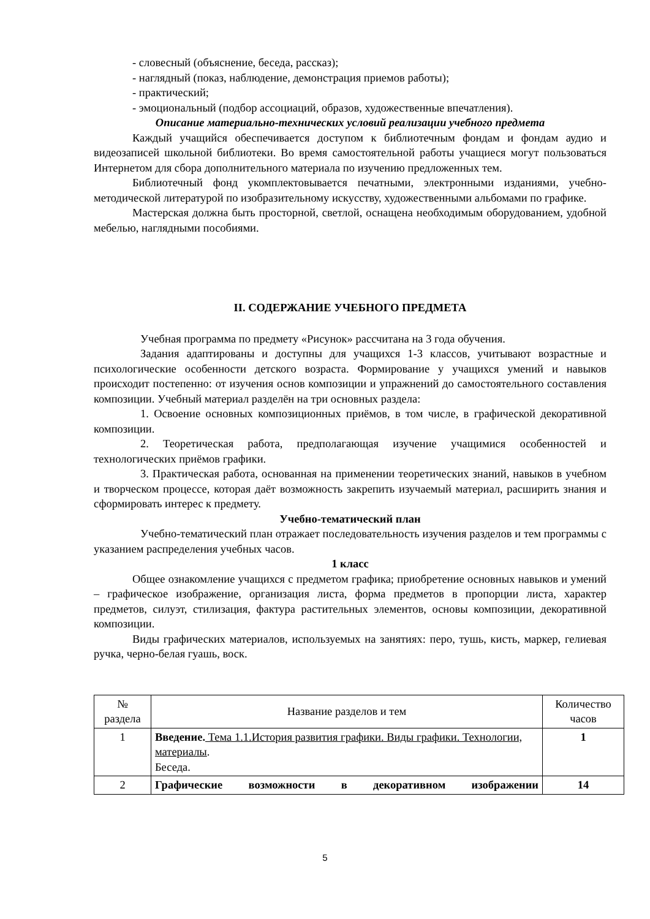- словесный (объяснение, беседа, рассказ);
- наглядный (показ, наблюдение, демонстрация приемов работы);
- практический;
- эмоциональный (подбор ассоциаций, образов, художественные впечатления).
Описание материально-технических условий реализации учебного предмета
Каждый учащийся обеспечивается доступом к библиотечным фондам и фондам аудио и видеозаписей школьной библиотеки. Во время самостоятельной работы учащиеся могут пользоваться Интернетом для сбора дополнительного материала по изучению предложенных тем.
Библиотечный фонд укомплектовывается печатными, электронными изданиями, учебно-методической литературой по изобразительному искусству, художественными альбомами по графике.
Мастерская должна быть просторной, светлой, оснащена необходимым оборудованием, удобной мебелью, наглядными пособиями.
II. СОДЕРЖАНИЕ УЧЕБНОГО ПРЕДМЕТА
Учебная программа по предмету «Рисунок» рассчитана на 3 года обучения.
Задания адаптированы и доступны для учащихся 1-3 классов, учитывают возрастные и психологические особенности детского возраста. Формирование у учащихся умений и навыков происходит постепенно: от изучения основ композиции и упражнений до самостоятельного составления композиции. Учебный материал разделён на три основных раздела:
1. Освоение основных композиционных приёмов, в том числе, в графической декоративной композиции.
2. Теоретическая работа, предполагающая изучение учащимися особенностей и технологических приёмов графики.
3. Практическая работа, основанная на применении теоретических знаний, навыков в учебном и творческом процессе, которая даёт возможность закрепить изучаемый материал, расширить знания и сформировать интерес к предмету.
Учебно-тематический план
Учебно-тематический план отражает последовательность изучения разделов и тем программы с указанием распределения учебных часов.
1 класс
Общее ознакомление учащихся с предметом графика; приобретение основных навыков и умений – графическое изображение, организация листа, форма предметов в пропорции листа, характер предметов, силуэт, стилизация, фактура растительных элементов, основы композиции, декоративной композиции.
Виды графических материалов, используемых на занятиях: перо, тушь, кисть, маркер, гелиевая ручка, черно-белая гуашь, воск.
| № раздела | Название разделов и тем | Количество часов |
| 1 | Введение. Тема 1.1.История развития графики. Виды графики. Технологии, материалы . Беседа. | 1 |
| 2 | Графические возможности в декоративном изображении | 14 |
5